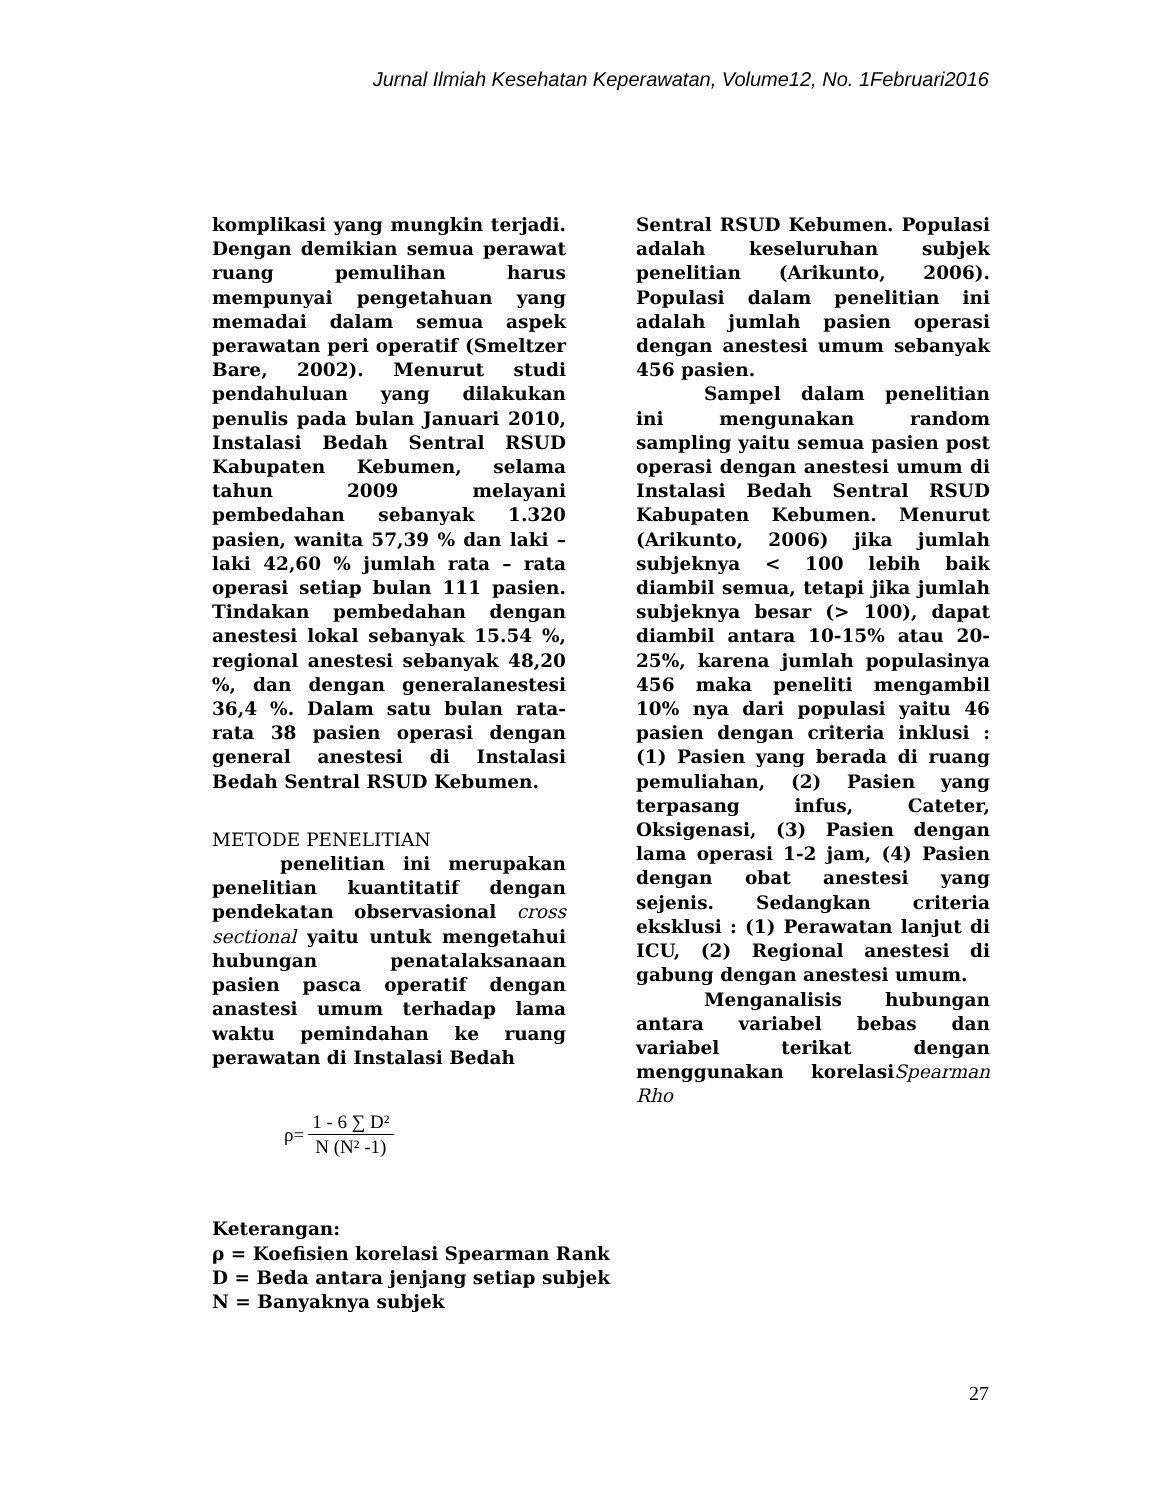Jurnal Ilmiah Kesehatan Keperawatan, Volume12, No. 1Februari2016
komplikasi yang mungkin terjadi. Dengan demikian semua perawat ruang pemulihan harus mempunyai pengetahuan yang memadai dalam semua aspek perawatan peri operatif (Smeltzer Bare, 2002). Menurut studi pendahuluan yang dilakukan penulis pada bulan Januari 2010, Instalasi Bedah Sentral RSUD Kabupaten Kebumen, selama tahun 2009 melayani pembedahan sebanyak 1.320 pasien, wanita 57,39 % dan laki – laki 42,60 % jumlah rata – rata operasi setiap bulan 111 pasien. Tindakan pembedahan dengan anestesi lokal sebanyak 15.54 %, regional anestesi sebanyak 48,20 %, dan dengan generalanestesi 36,4 %. Dalam satu bulan rata-rata 38 pasien operasi dengan general anestesi di Instalasi Bedah Sentral RSUD Kebumen.
METODE PENELITIAN
penelitian ini merupakan penelitian kuantitatif dengan pendekatan observasional cross sectional yaitu untuk mengetahui hubungan penatalaksanaan pasien pasca operatif dengan anastesi umum terhadap lama waktu pemindahan ke ruang perawatan di Instalasi Bedah
| ρ= | 1 - 6 ∑ D² |
| | N (N² -1) |
Keterangan:
ρ = Koefisien korelasi Spearman Rank
D = Beda antara jenjang setiap subjek
N = Banyaknya subjek
Sentral RSUD Kebumen. Populasi adalah keseluruhan subjek penelitian (Arikunto, 2006). Populasi dalam penelitian ini adalah jumlah pasien operasi dengan anestesi umum sebanyak 456 pasien.
Sampel dalam penelitian ini mengunakan random sampling yaitu semua pasien post operasi dengan anestesi umum di Instalasi Bedah Sentral RSUD Kabupaten Kebumen. Menurut (Arikunto, 2006) jika jumlah subjeknya < 100 lebih baik diambil semua, tetapi jika jumlah subjeknya besar (> 100), dapat diambil antara 10-15% atau 20-25%, karena jumlah populasinya 456 maka peneliti mengambil 10% nya dari populasi yaitu 46 pasien dengan criteria inklusi : (1) Pasien yang berada di ruang pemuliahan, (2) Pasien yang terpasang infus, Cateter, Oksigenasi, (3) Pasien dengan lama operasi 1-2 jam, (4) Pasien dengan obat anestesi yang sejenis. Sedangkan criteria eksklusi : (1) Perawatan lanjut di ICU, (2) Regional anestesi di gabung dengan anestesi umum.
Menganalisis hubungan antara variabel bebas dan variabel terikat dengan menggunakan korelasiSpearman Rho
27